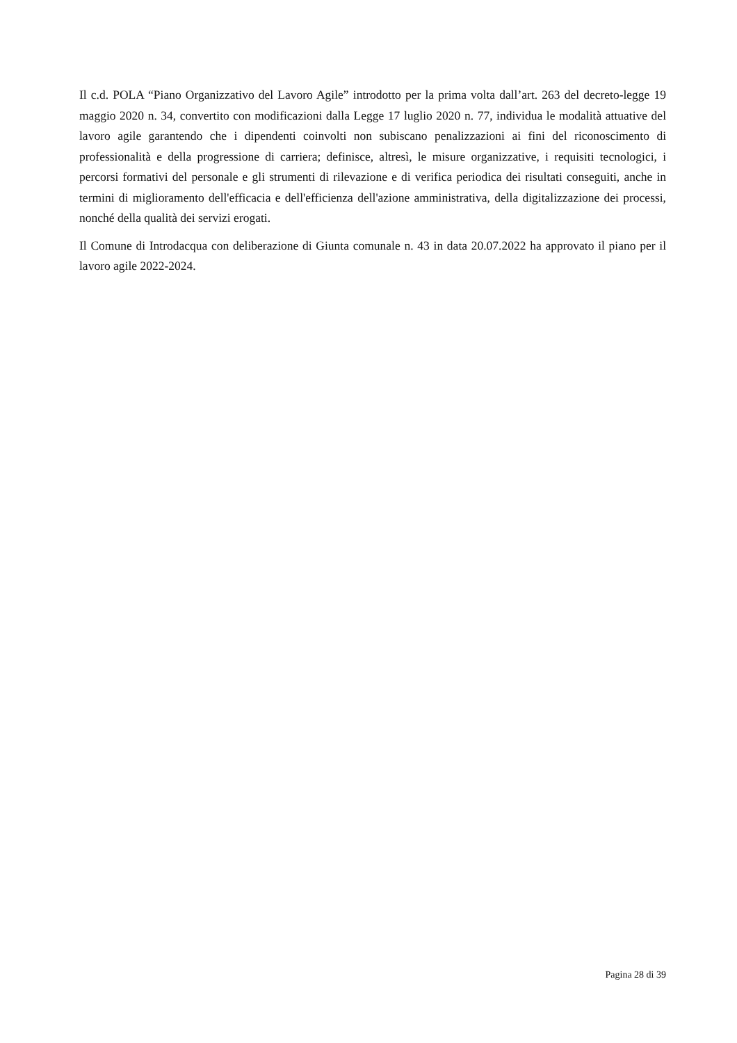Il c.d. POLA “Piano Organizzativo del Lavoro Agile” introdotto per la prima volta dall’art. 263 del decreto-legge 19 maggio 2020 n. 34, convertito con modificazioni dalla Legge 17 luglio 2020 n. 77, individua le modalità attuative del lavoro agile garantendo che i dipendenti coinvolti non subiscano penalizzazioni ai fini del riconoscimento di professionalità e della progressione di carriera; definisce, altresì, le misure organizzative, i requisiti tecnologici, i percorsi formativi del personale e gli strumenti di rilevazione e di verifica periodica dei risultati conseguiti, anche in termini di miglioramento dell'efficacia e dell'efficienza dell'azione amministrativa, della digitalizzazione dei processi, nonché della qualità dei servizi erogati.
Il Comune di Introdacqua con deliberazione di Giunta comunale n. 43 in data 20.07.2022 ha approvato il piano per il lavoro agile 2022-2024.
Pagina 28 di 39